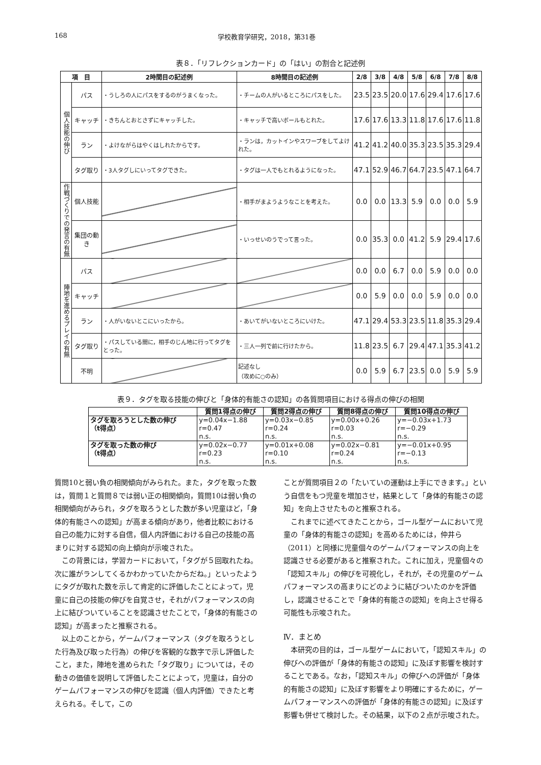168 学校教育学研究，2018，第31巻
表８．「リフレクションカード」の「はい」の割合と記述例
| 項 目 | | 2時間目の記述例 | 8時間目の記述例 | 2/8 | 3/8 | 4/8 | 5/8 | 6/8 | 7/8 | 8/8 |
| --- | --- | --- | --- | --- | --- | --- | --- | --- | --- | --- |
| 個人技能の伸び | パス | ・うしろの人にパスをするのがうまくなった。 | ・チームの人がいるところにパスをした。 | 23.5 | 23.5 | 20.0 | 17.6 | 29.4 | 17.6 | 17.6 |
| | キャッチ | ・きちんとおとさずにキャッチした。 | ・キャッチで高いボールもとれた。 | 17.6 | 17.6 | 13.3 | 11.8 | 17.6 | 17.6 | 11.8 |
| | ラン | ・よけながらはやくはしれたからです。 | ・ランは，カットインやスワーブをしてよけれた。 | 41.2 | 41.2 | 40.0 | 35.3 | 23.5 | 35.3 | 29.4 |
| | タグ取り | ・3人タグしにいってタグできた。 | ・タグは一人でもとれるようになった。 | 47.1 | 52.9 | 46.7 | 64.7 | 23.5 | 47.1 | 64.7 |
| 作戦づくりでの発言の有無 | 個人技能 | | ・相手がまようようなことを考えた。 | 0.0 | 0.0 | 13.3 | 5.9 | 0.0 | 0.0 | 5.9 |
| | 集団の動き | | ・いっせいのうでって言った。 | 0.0 | 35.3 | 0.0 | 41.2 | 5.9 | 29.4 | 17.6 |
| 陣地を進めるプレイの有無 | パス | | | 0.0 | 0.0 | 6.7 | 0.0 | 5.9 | 0.0 | 0.0 |
| | キャッチ | | | 0.0 | 5.9 | 0.0 | 0.0 | 5.9 | 0.0 | 0.0 |
| | ラン | ・人がいないとこにいったから。 | ・あいてがいないところにいけた。 | 47.1 | 29.4 | 53.3 | 23.5 | 11.8 | 35.3 | 29.4 |
| | タグ取り | ・パスしている間に，相手のじん地に行ってタグをとった。 | ・三人一列で前に行けたから。 | 11.8 | 23.5 | 6.7 | 29.4 | 47.1 | 35.3 | 41.2 |
| | 不明 | | 記述なし （攻めに○のみ） | 0.0 | 5.9 | 6.7 | 23.5 | 0.0 | 5.9 | 5.9 |
表９．タグを取る技能の伸びと「身体的有能さの認知」の各質問項目における得点の伸びの相関
| | 質問1得点の伸び | 質問2得点の伸び | 質問8得点の伸び | 質問10得点の伸び |
| --- | --- | --- | --- | --- |
| タグを取ろうとした数の伸び （t得点） | y=0.04x−1.88 r=0.47 n.s. | y=0.03x−0.85 r=0.24 n.s. | y=0.00x+0.26 r=0.03 n.s. | y=−0.03x+1.73 r=−0.29 n.s. |
| タグを取った数の伸び （t得点） | y=0.02x−0.77 r=0.23 n.s. | y=0.01x+0.08 r=0.10 n.s. | y=0.02x−0.81 r=0.24 n.s. | y=−0.01x+0.95 r=−0.13 n.s. |
質問10と弱い負の相関傾向がみられた。また，タグを取った数は，質問１と質問８では弱い正の相関傾向，質問10は弱い負の相関傾向がみられ，タグを取ろうとした数が多い児童ほど，「身体的有能さへの認知」が高まる傾向があり，他者比較における自己の能力に対する自信，個人内評価における自己の技能の高まりに対する認知の向上傾向が示唆された。
この背景には，学習カードにおいて，「タグが５回取れたね。次に誰がランしてくるかわかっていたからだね。」といったようにタグが取れた数を示して肯定的に評価したことによって，児童に自己の技能の伸びを自覚させ，それがパフォーマンスの向上に結びついていることを認識させたことで，「身体的有能さの認知」が高まったと推察される。
以上のことから，ゲームパフォーマンス（タグを取ろうとした行為及び取った行為）の伸びを客観的な数字で示し評価したこと，また，陣地を進められた「タグ取り」については，その動きの価値を説明して評価したことによって，児童は，自分のゲームパフォーマンスの伸びを認識（個人内評価）できたと考えられる。そして，この
ことが質問項目２の「たいていの運動は上手にできます。」という自信をもつ児童を増加させ，結果として「身体的有能さの認知」を向上させたものと推察される。
これまでに述べてきたことから，ゴール型ゲームにおいて児童の「身体的有能さの認知」を高めるためには，仲井ら（2011）と同様に児童個々のゲームパフォーマンスの向上を認識させる必要があると推察された。これに加え，児童個々の「認知スキル」の伸びを可視化し，それが，その児童のゲームパフォーマンスの高まりにどのように結びついたのかを評価し，認識させることで「身体的有能さの認知」を向上させ得る可能性も示唆された。
Ⅳ．まとめ
本研究の目的は，ゴール型ゲームにおいて，「認知スキル」の伸びへの評価が「身体的有能さの認知」に及ぼす影響を検討することである。なお，「認知スキル」の伸びへの評価が「身体的有能さの認知」に及ぼす影響をより明確にするために，ゲームパフォーマンスへの評価が「身体的有能さの認知」に及ぼす影響も併せて検討した。その結果，以下の２点が示唆された。